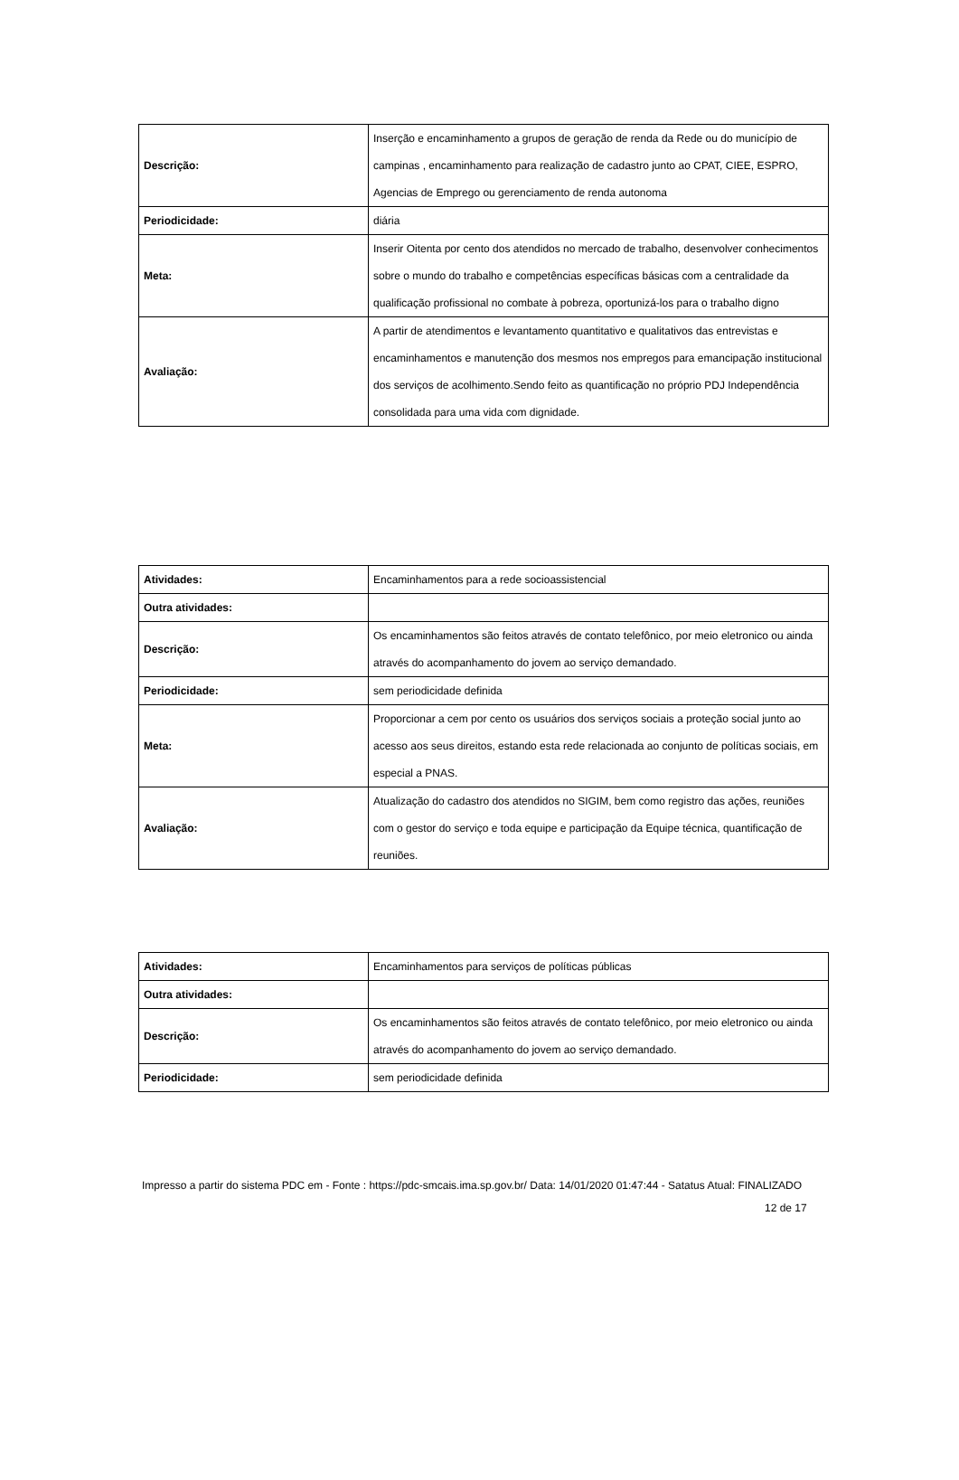| Descrição: | Inserção e encaminhamento a grupos de geração de renda da Rede ou do município de campinas , encaminhamento para realização de cadastro junto ao CPAT, CIEE, ESPRO, Agencias de Emprego ou gerenciamento de renda autonoma |
| Periodicidade: | diária |
| Meta: | Inserir Oitenta por cento dos atendidos no mercado de trabalho, desenvolver conhecimentos sobre o mundo do trabalho e competências específicas básicas com a centralidade da qualificação profissional no combate à pobreza, oportunizá-los para o trabalho digno |
| Avaliação: | A partir de atendimentos e levantamento quantitativo e qualitativos das entrevistas e encaminhamentos e manutenção dos mesmos nos empregos para emancipação institucional dos serviços de acolhimento.Sendo feito as quantificação no próprio PDJ Independência consolidada para uma vida com dignidade. |
| Atividades: | Encaminhamentos para a rede socioassistencial |
| Outra atividades: | |
| Descrição: | Os encaminhamentos são feitos através de contato telefônico, por meio eletronico ou ainda através do acompanhamento do jovem ao serviço demandado. |
| Periodicidade: | sem periodicidade definida |
| Meta: | Proporcionar a cem por cento os usuários dos serviços sociais a proteção social junto ao acesso aos seus direitos, estando esta rede relacionada ao conjunto de políticas sociais, em especial a PNAS. |
| Avaliação: | Atualização do cadastro dos atendidos no SIGIM, bem como registro das ações, reuniões com o gestor do serviço e toda equipe e participação da Equipe técnica, quantificação de reuniões. |
| Atividades: | Encaminhamentos para serviços de políticas públicas |
| Outra atividades: | |
| Descrição: | Os encaminhamentos são feitos através de contato telefônico, por meio eletronico ou ainda através do acompanhamento do jovem ao serviço demandado. |
| Periodicidade: | sem periodicidade definida |
Impresso a partir do sistema PDC em - Fonte : https://pdc-smcais.ima.sp.gov.br/ Data: 14/01/2020 01:47:44 - Satatus Atual: FINALIZADO
12 de 17